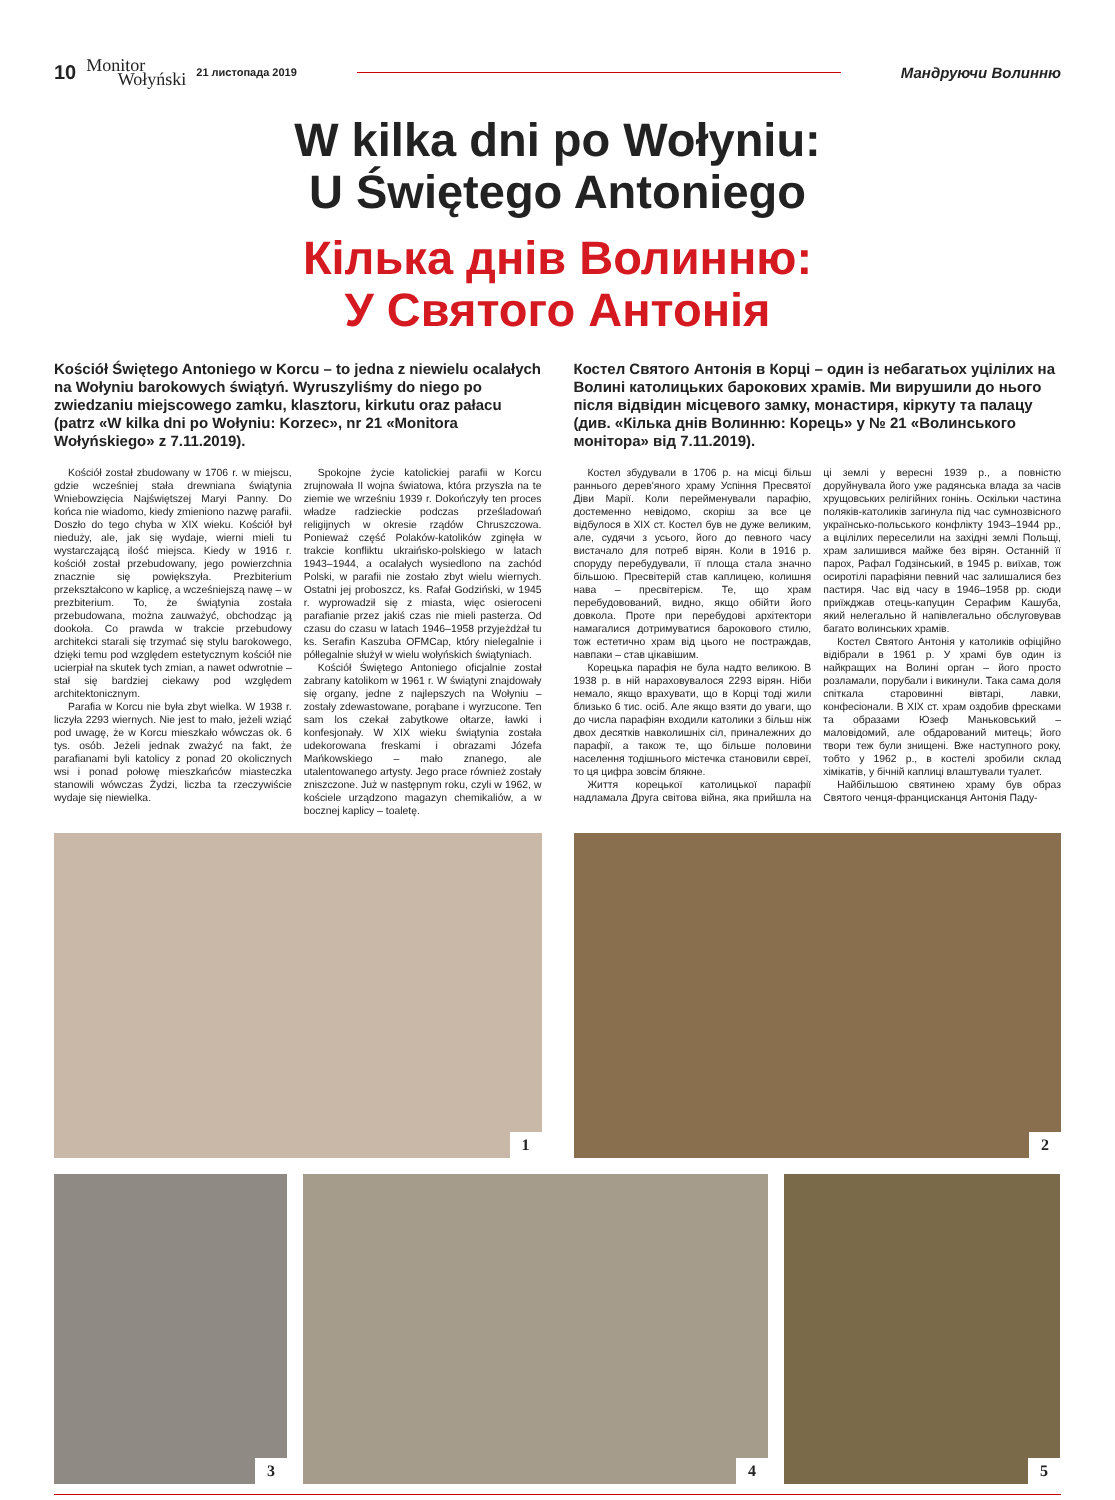10 Monitor
Wołyński 21 листопада 2019 Мандруючи Волинню
W kilka dni po Wołyniu:
U Świętego Antoniego
Кілька днів Волинню:
У Святого Антонія
Kościół Świętego Antoniego w Korcu – to jedna z niewielu ocalałych na Wołyniu barokowych świątyń. Wyruszyliśmy do niego po zwiedzaniu miejscowego zamku, klasztoru, kirkutu oraz pałacu (patrz «W kilka dni po Wołyniu: Korzec», nr 21 «Monitora Wołyńskiego» z 7.11.2019).
Kościół został zbudowany w 1706 r. w miejscu, gdzie wcześniej stała drewniana świątynia Wniebowzięcia Najświętszej Maryi Panny. Do końca nie wiadomo, kiedy zmieniono nazwę parafii. Doszło do tego chyba w XIX wieku. Kościół był nieduży, ale, jak się wydaje, wierni mieli tu wystarczającą ilość miejsca. Kiedy w 1916 r. kościół został przebudowany, jego powierzchnia znacznie się powiększyła. Prezbiterium przekształcono w kaplicę, a wcześniejszą nawę – w prezbiterium. To, że świątynia została przebudowana, można zauważyć, obchodząc ją dookoła. Co prawda w trakcie przebudowy architekci starali się trzymać się stylu barokowego, dzięki temu pod względem estetycznym kościół nie ucierpiał na skutek tych zmian, a nawet odwrotnie – stał się bardziej ciekawy pod względem architektonicznym.
Parafia w Korcu nie była zbyt wielka. W 1938 r. liczyła 2293 wiernych. Nie jest to mało, jeżeli wziąć pod uwagę, że w Korcu mieszkało wówczas ok. 6 tys. osób. Jeżeli jednak zważyć na fakt, że parafianami byli katolicy z ponad 20 okolicznych wsi i ponad połowę mieszkańców miasteczka stanowili wówczas Żydzi, liczba ta rzeczywiście wydaje się niewielka.
Spokojne życie katolickiej parafii w Korcu zrujnowała II wojna światowa, która przyszła na te ziemie we wrześniu 1939 r. Dokończyły ten proces władze radzieckie podczas prześladowań religijnych w okresie rządów Chruszczowa. Ponieważ część Polaków-katolików zginęła w trakcie konfliktu ukraińsko-polskiego w latach 1943–1944, a ocalałych wysiedlono na zachód Polski, w parafii nie zostało zbyt wielu wiernych. Ostatni jej proboszcz, ks. Rafał Godziński, w 1945 r. wyprowadził się z miasta, więc osieroceni parafianie przez jakiś czas nie mieli pasterza. Od czasu do czasu w latach 1946–1958 przyjeżdżał tu ks. Serafin Kaszuba OFMCap, który nielegalnie i półlegalnie służył w wielu wołyńskich świątyniach.
Kościół Świętego Antoniego oficjalnie został zabrany katolikom w 1961 r. W świątyni znajdowały się organy, jedne z najlepszych na Wołyniu – zostały zdewastowane, porąbane i wyrzucone. Ten sam los czekał zabytkowe ołtarze, ławki i konfesjonały. W XIX wieku świątynia została udekorowana freskami i obrazami Józefa Mańkowskiego – mało znanego, ale utalentowanego artysty. Jego prace również zostały zniszczone. Już w następnym roku, czyli w 1962, w kościele urządzono magazyn chemikaliów, a w bocznej kaplicy – toaletę.
Костел Святого Антонія в Корці – один із небагатьох уцілілих на Волині католицьких барокових храмів. Ми вирушили до нього після відвідин місцевого замку, монастиря, кіркуту та палацу (див. «Кілька днів Волинню: Корець» у № 21 «Волинського монітора» від 7.11.2019).
Костел збудували в 1706 р. на місці більш раннього дерев'яного храму Успіння Пресвятої Діви Марії. Коли перейменували парафію, достеменно невідомо, скоріш за все це відбулося в XIX ст. Костел був не дуже великим, але, судячи з усього, його до певного часу вистачало для потреб вірян. Коли в 1916 р. споруду перебудували, її площа стала значно більшою. Пресвітерій став каплицею, колишня нава – пресвітерієм. Те, що храм перебудовований, видно, якщо обійти його довкола. Проте при перебудові архітектори намагалися дотримуватися барокового стилю, тож естетично храм від цього не постраждав, навпаки – став цікавішим.
Корецька парафія не була надто великою. В 1938 р. в ній нараховувалося 2293 вірян. Ніби немало, якщо врахувати, що в Корці тоді жили близько 6 тис. осіб. Але якщо взяти до уваги, що до числа парафіян входили католики з більш ніж двох десятків навколишніх сіл, приналежних до парафії, а також те, що більше половини населення тодішнього містечка становили євреї, то ця цифра зовсім блякне.
Життя корецької католицької парафії надламала Друга світова війна, яка прийшла на ці землі у вересні 1939 р., а повністю доруйнувала його уже радянська влада за часів хрущовських релігійних гонінь. Оскільки частина поляків-католиків загинула під час сумнозвісного українсько-польського конфлікту 1943–1944 рр., а вцілілих переселили на західні землі Польщі, храм залишився майже без вірян. Останній її парох, Рафал Годзінський, в 1945 р. виїхав, тож осиротілі парафіяни певний час залишалися без пастиря. Час від часу в 1946–1958 рр. сюди приїжджав отець-капуцин Серафим Кашуба, який нелегально й напівлегально обслуговував багато волинських храмів.
Костел Святого Антонія у католиків офіційно відібрали в 1961 р. У храмі був один із найкращих на Волині орган – його просто розламали, порубали і викинули. Така сама доля спіткала старовинні вівтарі, лавки, конфесіонали. В XIX ст. храм оздобив фресками та образами Юзеф Маньковський – маловідомий, але обдарований митець; його твори теж були знищені. Вже наступного року, тобто у 1962 р., в костелі зробили склад хімікатів, у бічній каплиці влаштували туалет.
Найбільшою святинею храму був образ Святого ченця-францисканця Антонія Паду-
1
2
3
4
5